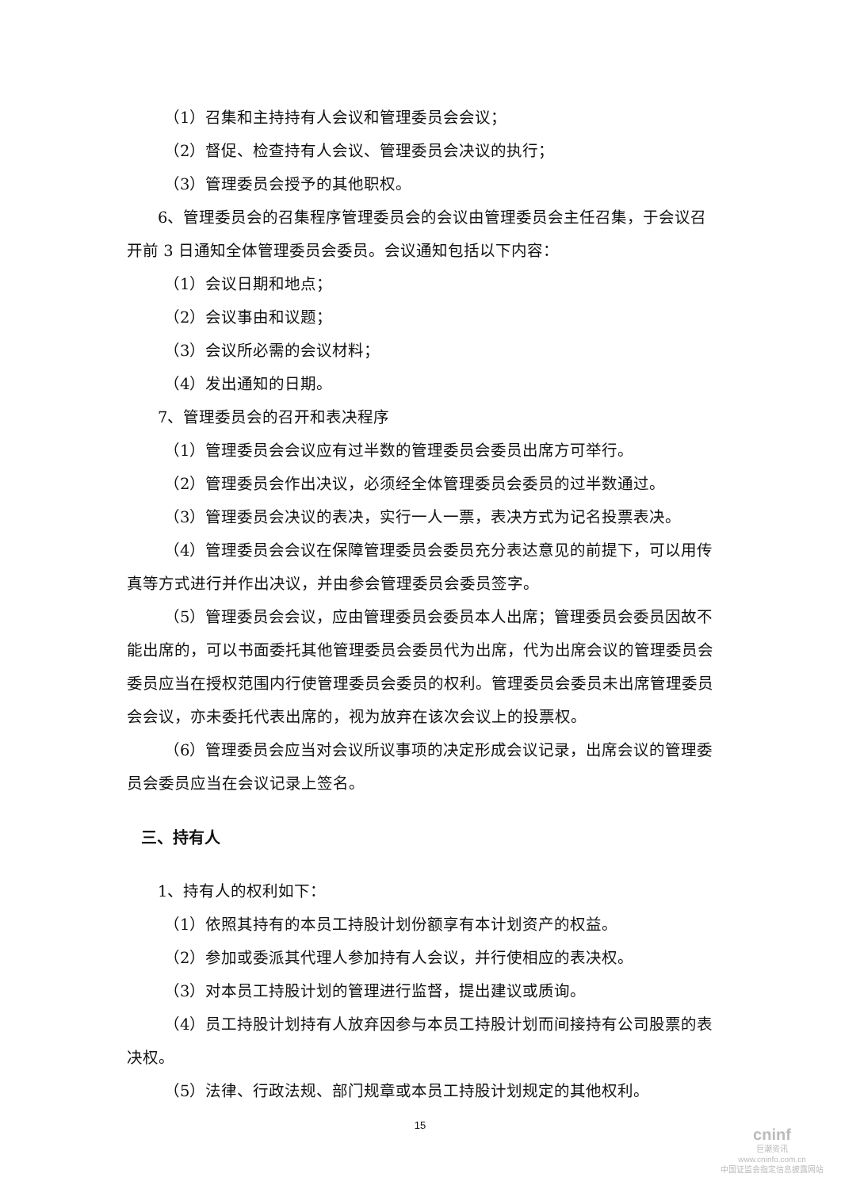（1）召集和主持持有人会议和管理委员会会议；
（2）督促、检查持有人会议、管理委员会决议的执行；
（3）管理委员会授予的其他职权。
6、管理委员会的召集程序管理委员会的会议由管理委员会主任召集，于会议召开前 3 日通知全体管理委员会委员。会议通知包括以下内容：
（1）会议日期和地点；
（2）会议事由和议题；
（3）会议所必需的会议材料；
（4）发出通知的日期。
7、管理委员会的召开和表决程序
（1）管理委员会会议应有过半数的管理委员会委员出席方可举行。
（2）管理委员会作出决议，必须经全体管理委员会委员的过半数通过。
（3）管理委员会决议的表决，实行一人一票，表决方式为记名投票表决。
（4）管理委员会会议在保障管理委员会委员充分表达意见的前提下，可以用传真等方式进行并作出决议，并由参会管理委员会委员签字。
（5）管理委员会会议，应由管理委员会委员本人出席；管理委员会委员因故不能出席的，可以书面委托其他管理委员会委员代为出席，代为出席会议的管理委员会委员应当在授权范围内行使管理委员会委员的权利。管理委员会委员未出席管理委员会会议，亦未委托代表出席的，视为放弃在该次会议上的投票权。
（6）管理委员会应当对会议所议事项的决定形成会议记录，出席会议的管理委员会委员应当在会议记录上签名。
三、持有人
1、持有人的权利如下：
（1）依照其持有的本员工持股计划份额享有本计划资产的权益。
（2）参加或委派其代理人参加持有人会议，并行使相应的表决权。
（3）对本员工持股计划的管理进行监督，提出建议或质询。
（4）员工持股计划持有人放弃因参与本员工持股计划而间接持有公司股票的表决权。
（5）法律、行政法规、部门规章或本员工持股计划规定的其他权利。
15
cninf
巨潮资讯
www.cninfo.com.cn
中国证监会指定信息披露网站